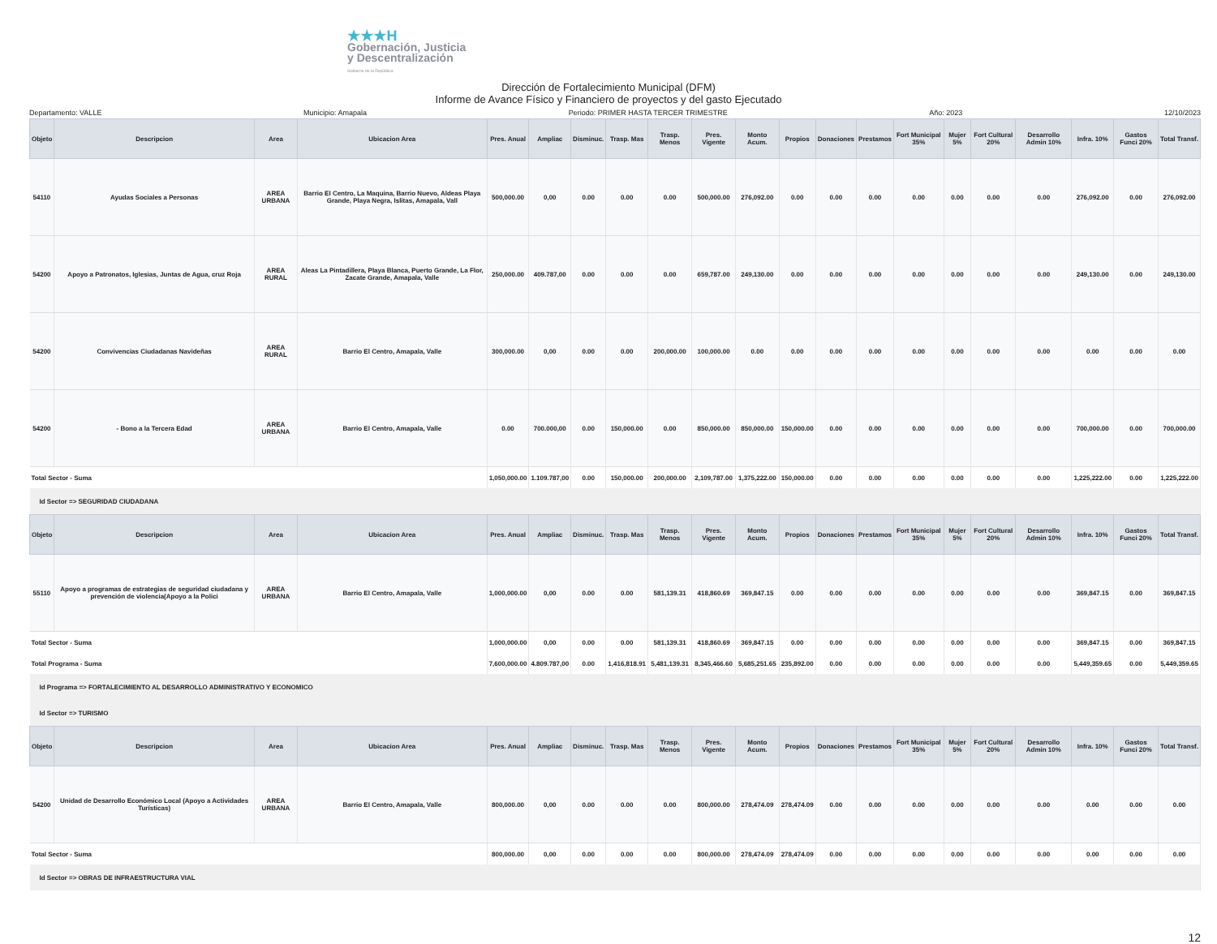★★★H
Gobernación, Justicia
y Descentralización
Gobierno de la República
Dirección de Fortalecimiento Municipal (DFM)
Informe de Avance Físico y Financiero de proyectos y del gasto Ejecutado
Departamento: VALLE Municipio: Amapala Periodo: PRIMER HASTA TERCER TRIMESTRE Año: 2023 12/10/2023
| Objeto | Descripcion | Area | Ubicacion Area | Pres. Anual | Ampliac | Disminuc. | Trasp. Mas | Trasp. Menos | Pres. Vigente | Monto Acum. | Propios | Donaciones | Prestamos | Fort Municipal 35% | Mujer 5% | Fort Cultural 20% | Desarrollo Admin 10% | Infra. 10% | Gastos Funci 20% | Total Transf. |
| --- | --- | --- | --- | --- | --- | --- | --- | --- | --- | --- | --- | --- | --- | --- | --- | --- | --- | --- | --- | --- |
| 54110 | Ayudas Sociales a Personas | AREA URBANA | Barrio El Centro, La Maquina, Barrio Nuevo, Aldeas Playa Grande, Playa Negra, Islitas, Amapala, Vall | 500,000.00 | 0,00 | 0.00 | 0.00 | 0.00 | 500,000.00 | 276,092.00 | 0.00 | 0.00 | 0.00 | 0.00 | 0.00 | 0.00 | 0.00 | 276,092.00 | 0.00 | 276,092.00 |
| 54200 | Apoyo a Patronatos, Iglesias, Juntas de Agua, cruz Roja | AREA RURAL | Aleas La Pintadillera, Playa Blanca, Puerto Grande, La Flor, Zacate Grande, Amapala, Valle | 250,000.00 | 409.787,00 | 0.00 | 0.00 | 0.00 | 659,787.00 | 249,130.00 | 0.00 | 0.00 | 0.00 | 0.00 | 0.00 | 0.00 | 0.00 | 249,130.00 | 0.00 | 249,130.00 |
| 54200 | Convivencias Ciudadanas Navideñas | AREA RURAL | Barrio El Centro, Amapala, Valle | 300,000.00 | 0,00 | 0.00 | 0.00 | 200,000.00 | 100,000.00 | 0.00 | 0.00 | 0.00 | 0.00 | 0.00 | 0.00 | 0.00 | 0.00 | 0.00 | 0.00 | 0.00 |
| 54200 | - Bono a la Tercera Edad | AREA URBANA | Barrio El Centro, Amapala, Valle | 0.00 | 700.000,00 | 0.00 | 150,000.00 | 0.00 | 850,000.00 | 850,000.00 | 150,000.00 | 0.00 | 0.00 | 0.00 | 0.00 | 0.00 | 0.00 | 700,000.00 | 0.00 | 700,000.00 |
| Total Sector - Suma | | | | 1,050,000.00 | 1.109.787,00 | 0.00 | 150,000.00 | 200,000.00 | 2,109,787.00 | 1,375,222.00 | 150,000.00 | 0.00 | 0.00 | 0.00 | 0.00 | 0.00 | 0.00 | 1,225,222.00 | 0.00 | 1,225,222.00 |
| Id Sector => SEGURIDAD CIUDADANA | | | | | | | | | | | | | | | | | | | | |
| Objeto | Descripcion | Area | Ubicacion Area | Pres. Anual | Ampliac | Disminuc. | Trasp. Mas | Trasp. Menos | Pres. Vigente | Monto Acum. | Propios | Donaciones | Prestamos | Fort Municipal 35% | Mujer 5% | Fort Cultural 20% | Desarrollo Admin 10% | Infra. 10% | Gastos Funci 20% | Total Transf. |
| 55110 | Apoyo a programas de estrategias de seguridad ciudadana y prevención de violencia(Apoyo a la Polici | AREA URBANA | Barrio El Centro, Amapala, Valle | 1,000,000.00 | 0,00 | 0.00 | 0.00 | 581,139.31 | 418,860.69 | 369,847.15 | 0.00 | 0.00 | 0.00 | 0.00 | 0.00 | 0.00 | 0.00 | 369,847.15 | 0.00 | 369,847.15 |
| Total Sector - Suma | | | | 1,000,000.00 | 0,00 | 0.00 | 0.00 | 581,139.31 | 418,860.69 | 369,847.15 | 0.00 | 0.00 | 0.00 | 0.00 | 0.00 | 0.00 | 0.00 | 369,847.15 | 0.00 | 369,847.15 |
| Total Programa - Suma | | | | 7,600,000.00 | 4.809.787,00 | 0.00 | 1,416,818.91 | 5,481,139.31 | 8,345,466.60 | 5,685,251.65 | 235,892.00 | 0.00 | 0.00 | 0.00 | 0.00 | 0.00 | 0.00 | 5,449,359.65 | 0.00 | 5,449,359.65 |
| Id Programa => FORTALECIMIENTO AL DESARROLLO ADMINISTRATIVO Y ECONOMICO | | | | | | | | | | | | | | | | | | | | |
| Id Sector => TURISMO | | | | | | | | | | | | | | | | | | | | |
| Objeto | Descripcion | Area | Ubicacion Area | Pres. Anual | Ampliac | Disminuc. | Trasp. Mas | Trasp. Menos | Pres. Vigente | Monto Acum. | Propios | Donaciones | Prestamos | Fort Municipal 35% | Mujer 5% | Fort Cultural 20% | Desarrollo Admin 10% | Infra. 10% | Gastos Funci 20% | Total Transf. |
| 54200 | Unidad de Desarrollo Económico Local (Apoyo a Actividades Turísticas) | AREA URBANA | Barrio El Centro, Amapala, Valle | 800,000.00 | 0,00 | 0.00 | 0.00 | 0.00 | 800,000.00 | 278,474.09 | 278,474.09 | 0.00 | 0.00 | 0.00 | 0.00 | 0.00 | 0.00 | 0.00 | 0.00 | 0.00 |
| Total Sector - Suma | | | | 800,000.00 | 0,00 | 0.00 | 0.00 | 0.00 | 800,000.00 | 278,474.09 | 278,474.09 | 0.00 | 0.00 | 0.00 | 0.00 | 0.00 | 0.00 | 0.00 | 0.00 | 0.00 |
| Id Sector => OBRAS DE INFRAESTRUCTURA VIAL | | | | | | | | | | | | | | | | | | | | |
12